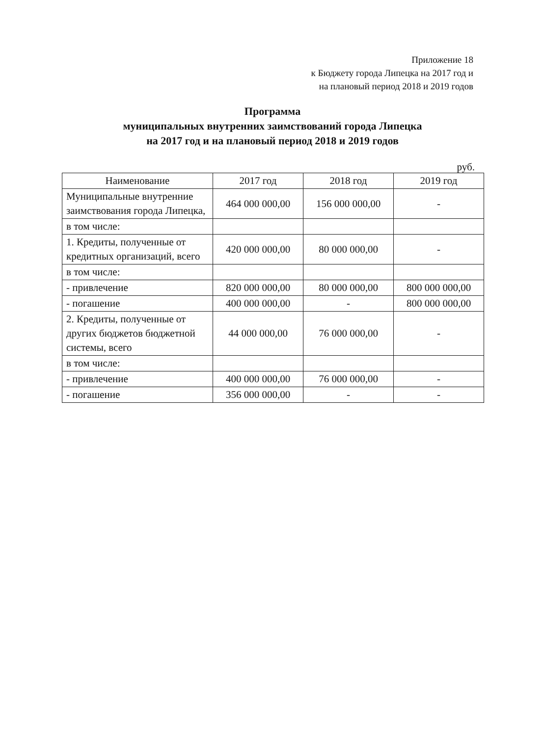Приложение 18
к Бюджету города Липецка на 2017 год и
на плановый период 2018 и 2019 годов
Программа
муниципальных внутренних заимствований города Липецка
на 2017 год и на плановый период 2018 и 2019 годов
руб.
| Наименование | 2017 год | 2018 год | 2019 год |
| --- | --- | --- | --- |
| Муниципальные внутренние заимствования города Липецка, | 464 000 000,00 | 156 000 000,00 | - |
| в том числе: | | | |
| 1. Кредиты, полученные от кредитных организаций, всего | 420 000 000,00 | 80 000 000,00 | - |
| в том числе: | | | |
| - привлечение | 820 000 000,00 | 80 000 000,00 | 800 000 000,00 |
| - погашение | 400 000 000,00 | - | 800 000 000,00 |
| 2. Кредиты, полученные от других бюджетов бюджетной системы, всего | 44 000 000,00 | 76 000 000,00 | - |
| в том числе: | | | |
| - привлечение | 400 000 000,00 | 76 000 000,00 | - |
| - погашение | 356 000 000,00 | - | - |